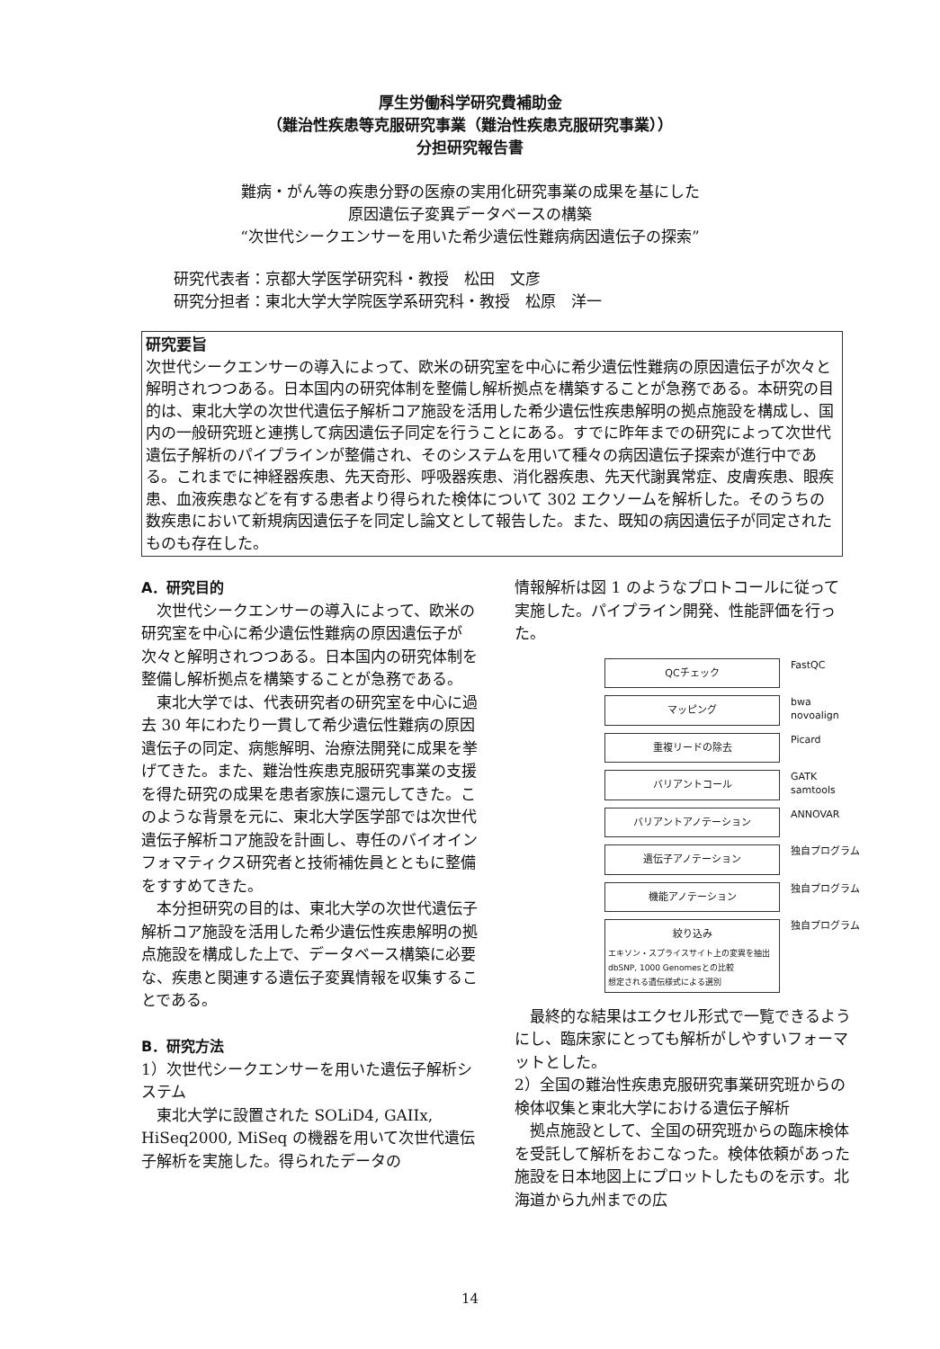厚生労働科学研究費補助金
（難治性疾患等克服研究事業（難治性疾患克服研究事業））
分担研究報告書
難病・がん等の疾患分野の医療の実用化研究事業の成果を基にした
原因遺伝子変異データベースの構築
“次世代シークエンサーを用いた希少遺伝性難病病因遺伝子の探索”
研究代表者：京都大学医学研究科・教授　松田　文彦
研究分担者：東北大学大学院医学系研究科・教授　松原　洋一
研究要旨
次世代シークエンサーの導入によって、欧米の研究室を中心に希少遺伝性難病の原因遺伝子が次々と解明されつつある。日本国内の研究体制を整備し解析拠点を構築することが急務である。本研究の目的は、東北大学の次世代遺伝子解析コア施設を活用した希少遺伝性疾患解明の拠点施設を構成し、国内の一般研究班と連携して病因遺伝子同定を行うことにある。すでに昨年までの研究によって次世代遺伝子解析のパイプラインが整備され、そのシステムを用いて種々の病因遺伝子探索が進行中である。これまでに神経器疾患、先天奇形、呼吸器疾患、消化器疾患、先天代謝異常症、皮膚疾患、眼疾患、血液疾患などを有する患者より得られた検体について 302 エクソームを解析した。そのうちの数疾患において新規病因遺伝子を同定し論文として報告した。また、既知の病因遺伝子が同定されたものも存在した。
A．研究目的
次世代シークエンサーの導入によって、欧米の研究室を中心に希少遺伝性難病の原因遺伝子が次々と解明されつつある。日本国内の研究体制を整備し解析拠点を構築することが急務である。
東北大学では、代表研究者の研究室を中心に過去 30 年にわたり一貫して希少遺伝性難病の原因遺伝子の同定、病態解明、治療法開発に成果を挙げてきた。また、難治性疾患克服研究事業の支援を得た研究の成果を患者家族に還元してきた。このような背景を元に、東北大学医学部では次世代遺伝子解析コア施設を計画し、専任のバイオインフォマティクス研究者と技術補佐員とともに整備をすすめてきた。
本分担研究の目的は、東北大学の次世代遺伝子解析コア施設を活用した希少遺伝性疾患解明の拠点施設を構成した上で、データベース構築に必要な、疾患と関連する遺伝子変異情報を収集することである。
B．研究方法
1）次世代シークエンサーを用いた遺伝子解析システム
東北大学に設置された SOLiD4, GAIIx, HiSeq2000, MiSeq の機器を用いて次世代遺伝子解析を実施した。得られたデータの
情報解析は図 1 のようなプロトコールに従って実施した。パイプライン開発、性能評価を行った。
QCチェック
FastQC
マッピング
bwa
novoalign
重複リードの除去
Picard
バリアントコール
GATK
samtools
バリアントアノテーション
ANNOVAR
遺伝子アノテーション
独自プログラム
機能アノテーション
独自プログラム
絞り込み
エキソン・スプライスサイト上の変異を抽出
dbSNP, 1000 Genomesとの比較
想定される遺伝様式による選別
独自プログラム
最終的な結果はエクセル形式で一覧できるようにし、臨床家にとっても解析がしやすいフォーマットとした。
2）全国の難治性疾患克服研究事業研究班からの検体収集と東北大学における遺伝子解析
拠点施設として、全国の研究班からの臨床検体を受託して解析をおこなった。検体依頼があった施設を日本地図上にプロットしたものを示す。北海道から九州までの広
14